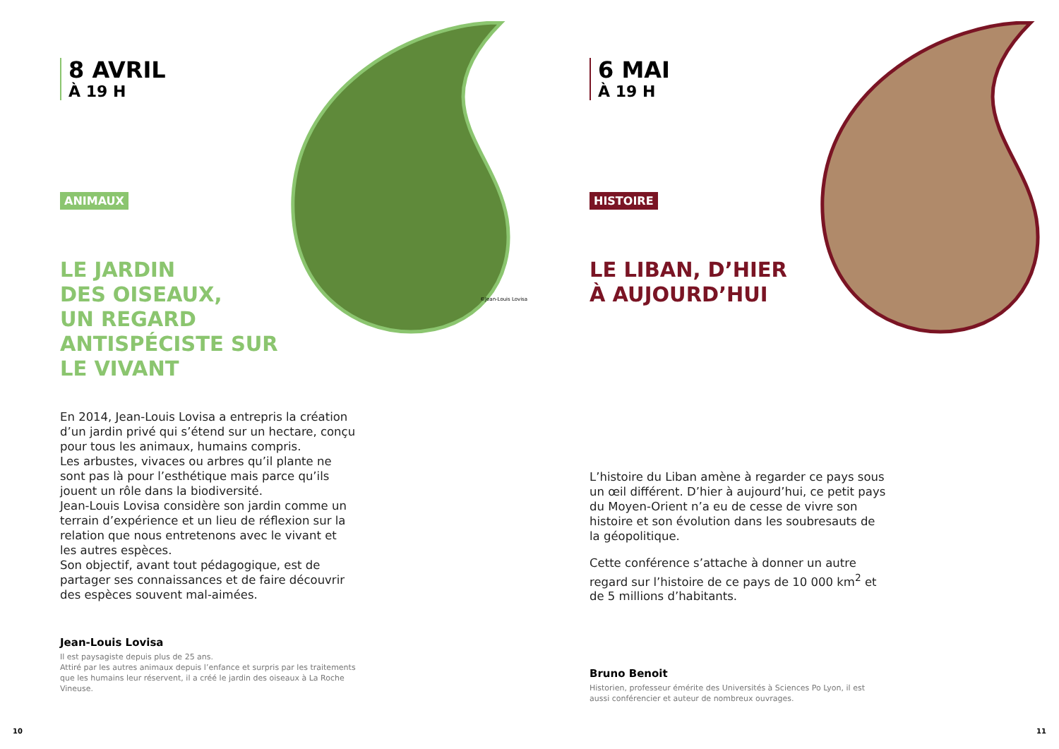8 AVRIL
À 19 H
ANIMAUX
LE JARDIN
DES OISEAUX,
UN REGARD
ANTISPÉCISTE SUR
LE VIVANT
En 2014, Jean-Louis Lovisa a entrepris la création d’un jardin privé qui s’étend sur un hectare, conçu pour tous les animaux, humains compris.
Les arbustes, vivaces ou arbres qu’il plante ne sont pas là pour l’esthétique mais parce qu’ils jouent un rôle dans la biodiversité.
Jean-Louis Lovisa considère son jardin comme un terrain d’expérience et un lieu de réflexion sur la relation que nous entretenons avec le vivant et les autres espèces.
Son objectif, avant tout pédagogique, est de partager ses connaissances et de faire découvrir des espèces souvent mal-aimées.
Jean-Louis Lovisa
Il est paysagiste depuis plus de 25 ans.
Attiré par les autres animaux depuis l’enfance et surpris par les traitements que les humains leur réservent, il a créé le jardin des oiseaux à La Roche Vineuse.
©Jean-Louis Lovisa
10
6 MAI
À 19 H
HISTOIRE
LE LIBAN, D’HIER
À AUJOURD’HUI
L’histoire du Liban amène à regarder ce pays sous un œil différent. D’hier à aujourd’hui, ce petit pays du Moyen-Orient n’a eu de cesse de vivre son histoire et son évolution dans les soubresauts de la géopolitique.
Cette conférence s’attache à donner un autre regard sur l’histoire de ce pays de 10 000 km<sup>2</sup> et de 5 millions d’habitants.
Bruno Benoit
Historien, professeur émérite des Universités à Sciences Po Lyon, il est aussi conférencier et auteur de nombreux ouvrages.
11